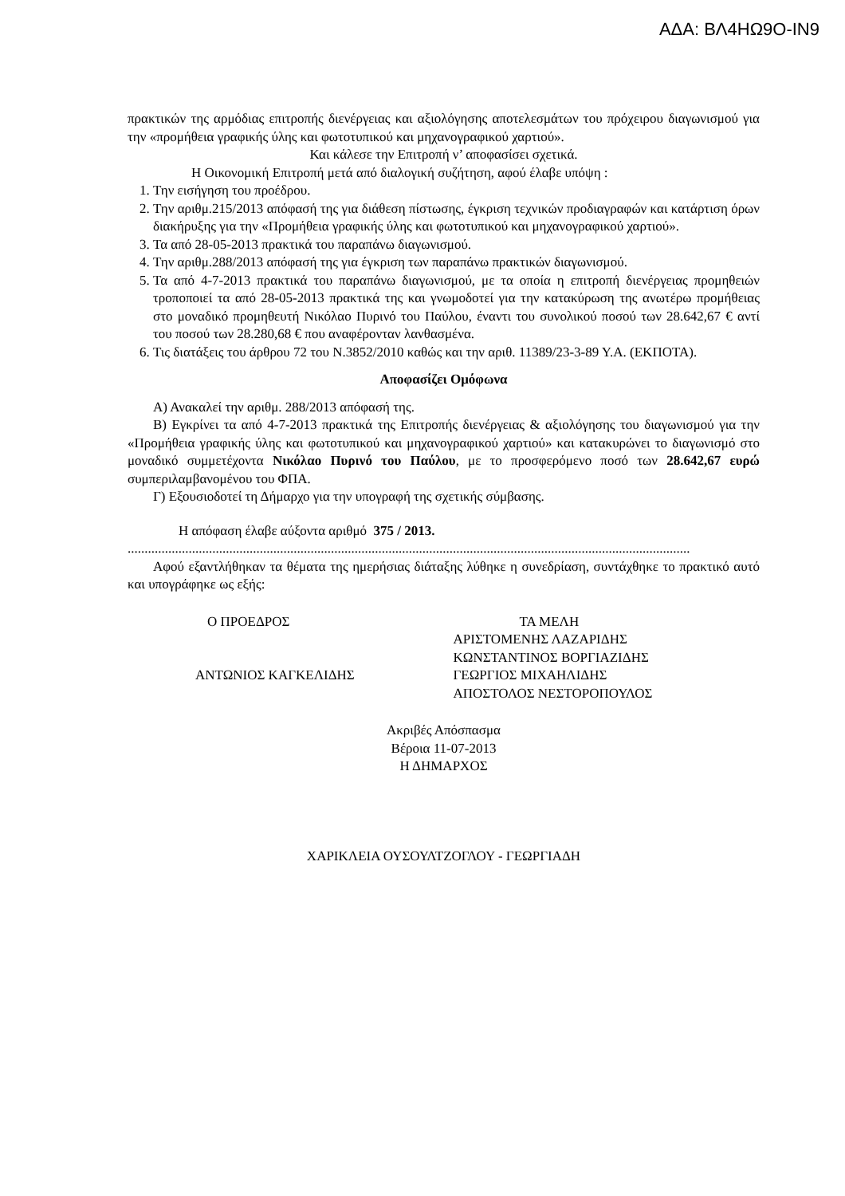ΑΔΑ: ΒΛ4ΗΩ9Ο-ΙΝ9
πρακτικών της αρμόδιας επιτροπής διενέργειας και αξιολόγησης αποτελεσμάτων του πρόχειρου διαγωνισμού για την «προμήθεια γραφικής ύλης και φωτοτυπικού και μηχανογραφικού χαρτιού».
Και κάλεσε την Επιτροπή ν’ αποφασίσει σχετικά.
Η Οικονομική Επιτροπή μετά από διαλογική συζήτηση, αφού έλαβε υπόψη :
1. Την εισήγηση του προέδρου.
2. Την αριθμ.215/2013 απόφασή της για διάθεση πίστωσης, έγκριση τεχνικών προδιαγραφών και κατάρτιση όρων διακήρυξης για την «Προμήθεια γραφικής ύλης και φωτοτυπικού και μηχανογραφικού χαρτιού».
3. Τα από 28-05-2013 πρακτικά του παραπάνω διαγωνισμού.
4. Την αριθμ.288/2013 απόφασή της για έγκριση των παραπάνω πρακτικών διαγωνισμού.
5. Τα από 4-7-2013 πρακτικά του παραπάνω διαγωνισμού, με τα οποία η επιτροπή διενέργειας προμηθειών τροποποιεί τα από 28-05-2013 πρακτικά της και γνωμοδοτεί για την κατακύρωση της ανωτέρω προμήθειας στο μοναδικό προμηθευτή Νικόλαο Πυρινό του Παύλου, έναντι του συνολικού ποσού των 28.642,67 € αντί του ποσού των 28.280,68 € που αναφέρονταν λανθασμένα.
6. Τις διατάξεις του άρθρου 72 του Ν.3852/2010 καθώς και την αριθ. 11389/23-3-89 Υ.Α. (ΕΚΠΟΤΑ).
Αποφασίζει Ομόφωνα
Α) Ανακαλεί την αριθμ. 288/2013 απόφασή της.
Β) Εγκρίνει τα από 4-7-2013 πρακτικά της Επιτροπής διενέργειας & αξιολόγησης του διαγωνισμού για την «Προμήθεια γραφικής ύλης και φωτοτυπικού και μηχανογραφικού χαρτιού» και κατακυρώνει το διαγωνισμό στο μοναδικό συμμετέχοντα Νικόλαο Πυρινό του Παύλου, με το προσφερόμενο ποσό των 28.642,67 ευρώ συμπεριλαμβανομένου του ΦΠΑ.
Γ) Εξουσιοδοτεί τη Δήμαρχο για την υπογραφή της σχετικής σύμβασης.
Η απόφαση έλαβε αύξοντα αριθμό 375 / 2013.
......................................................................................................................................................................
Αφού εξαντλήθηκαν τα θέματα της ημερήσιας διάταξης λύθηκε η συνεδρίαση, συντάχθηκε το πρακτικό αυτό και υπογράφηκε ως εξής:
Ο ΠΡΟΕΔΡΟΣ
ΑΝΤΩΝΙΟΣ ΚΑΓΚΕΛΙΔΗΣ
ΤΑ ΜΕΛΗ
ΑΡΙΣΤΟΜΕΝΗΣ ΛΑΖΑΡΙΔΗΣ
ΚΩΝΣΤΑΝΤΙΝΟΣ ΒΟΡΓΙΑΖΙΔΗΣ
ΓΕΩΡΓΙΟΣ ΜΙΧΑΗΛΙΔΗΣ
ΑΠΟΣΤΟΛΟΣ ΝΕΣΤΟΡΟΠΟΥΛΟΣ
Ακριβές Απόσπασμα
Βέροια 11-07-2013
Η ΔΗΜΑΡΧΟΣ
ΧΑΡΙΚΛΕΙΑ ΟΥΣΟΥΛΤΖΟΓΛΟΥ - ΓΕΩΡΓΙΑΔΗ